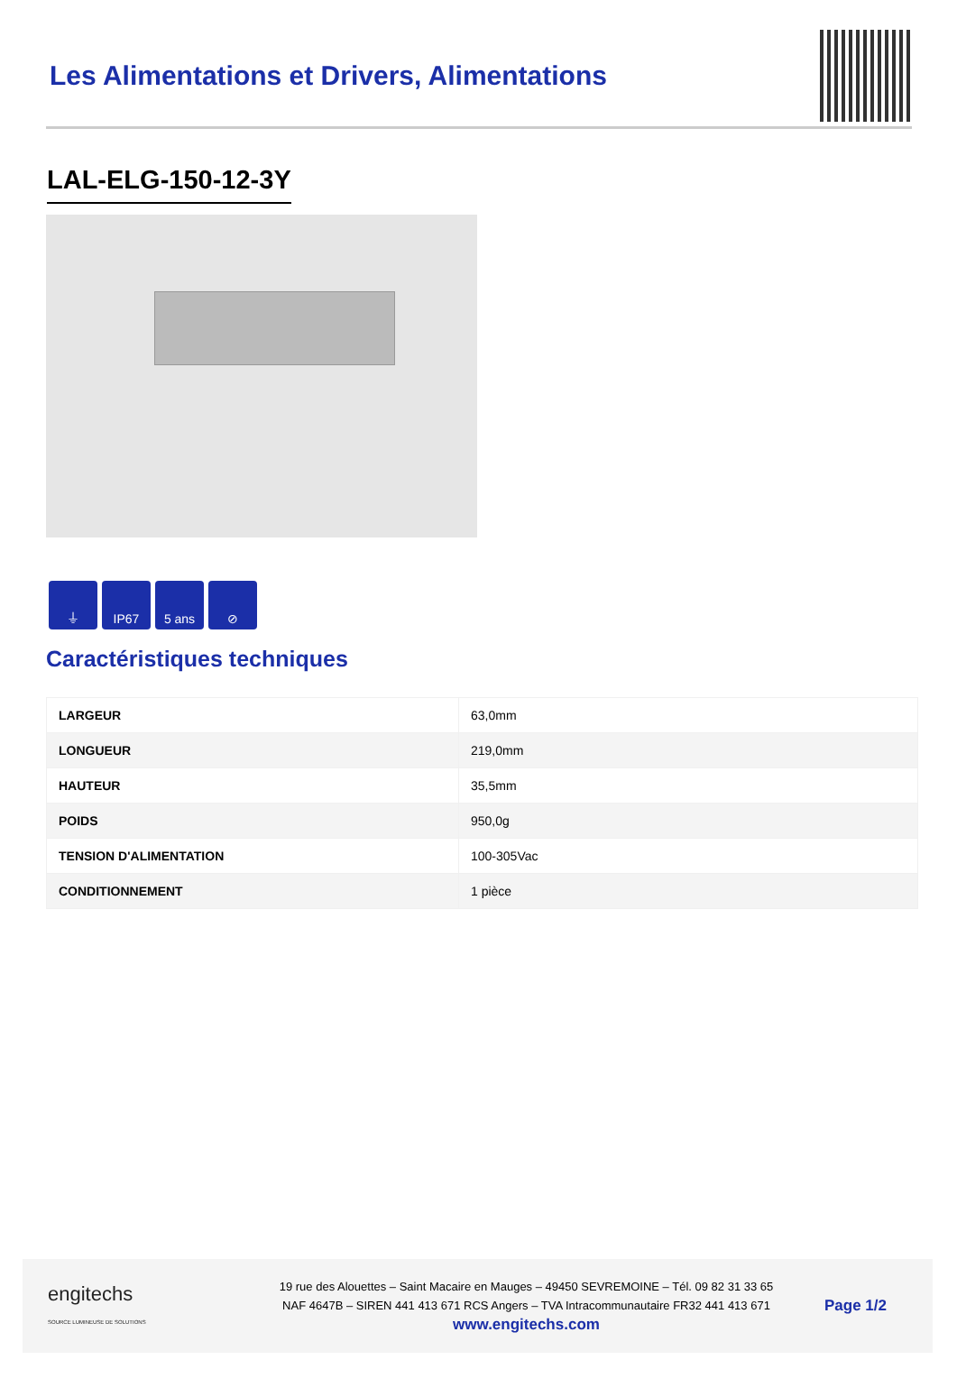Les Alimentations et Drivers, Alimentations
LAL-ELG-150-12-3Y
⏚ IP67 5 ans ⊘
Caractéristiques techniques
| LARGEUR | 63,0mm |
| LONGUEUR | 219,0mm |
| HAUTEUR | 35,5mm |
| POIDS | 950,0g |
| TENSION D'ALIMENTATION | 100-305Vac |
| CONDITIONNEMENT | 1 pièce |
engitechs
SOURCE LUMINEUSE DE SOLUTIONS
19 rue des Alouettes – Saint Macaire en Mauges – 49450 SEVREMOINE – Tél. 09 82 31 33 65
NAF 4647B – SIREN 441 413 671 RCS Angers – TVA Intracommunautaire FR32 441 413 671
www.engitechs.com
Page 1/2